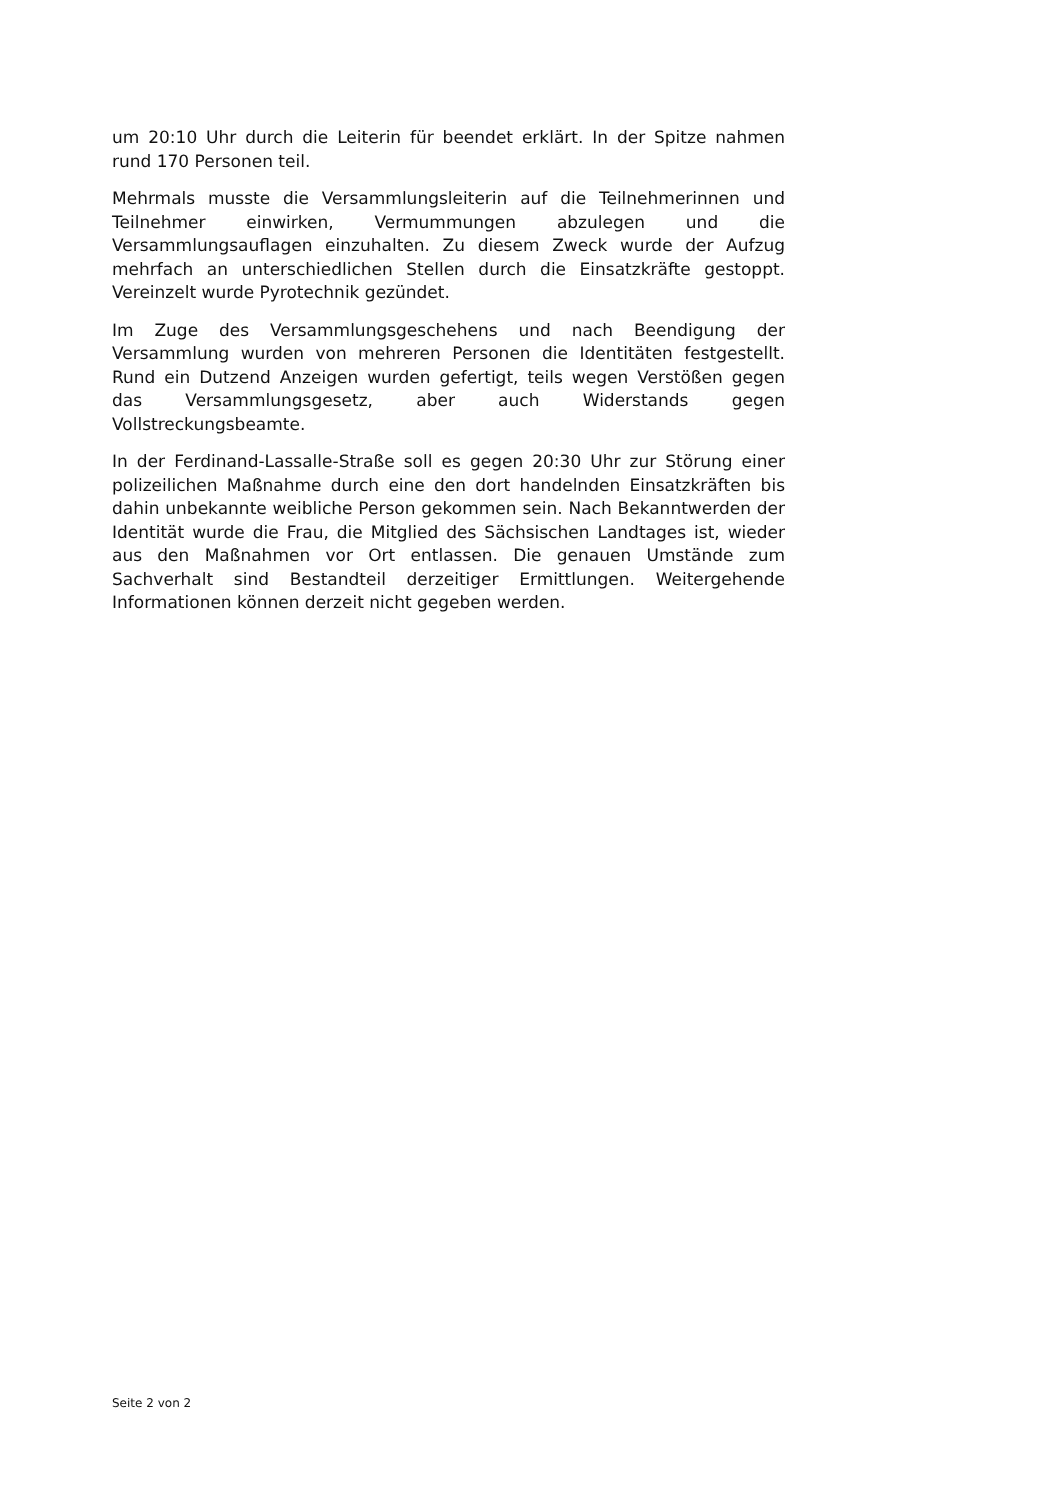um 20:10 Uhr durch die Leiterin für beendet erklärt. In der Spitze nahmen rund 170 Personen teil.
Mehrmals musste die Versammlungsleiterin auf die Teilnehmerinnen und Teilnehmer einwirken, Vermummungen abzulegen und die Versammlungsauflagen einzuhalten. Zu diesem Zweck wurde der Aufzug mehrfach an unterschiedlichen Stellen durch die Einsatzkräfte gestoppt. Vereinzelt wurde Pyrotechnik gezündet.
Im Zuge des Versammlungsgeschehens und nach Beendigung der Versammlung wurden von mehreren Personen die Identitäten festgestellt. Rund ein Dutzend Anzeigen wurden gefertigt, teils wegen Verstößen gegen das Versammlungsgesetz, aber auch Widerstands gegen Vollstreckungsbeamte.
In der Ferdinand-Lassalle-Straße soll es gegen 20:30 Uhr zur Störung einer polizeilichen Maßnahme durch eine den dort handelnden Einsatzkräften bis dahin unbekannte weibliche Person gekommen sein. Nach Bekanntwerden der Identität wurde die Frau, die Mitglied des Sächsischen Landtages ist, wieder aus den Maßnahmen vor Ort entlassen. Die genauen Umstände zum Sachverhalt sind Bestandteil derzeitiger Ermittlungen. Weitergehende Informationen können derzeit nicht gegeben werden.
Seite 2 von 2